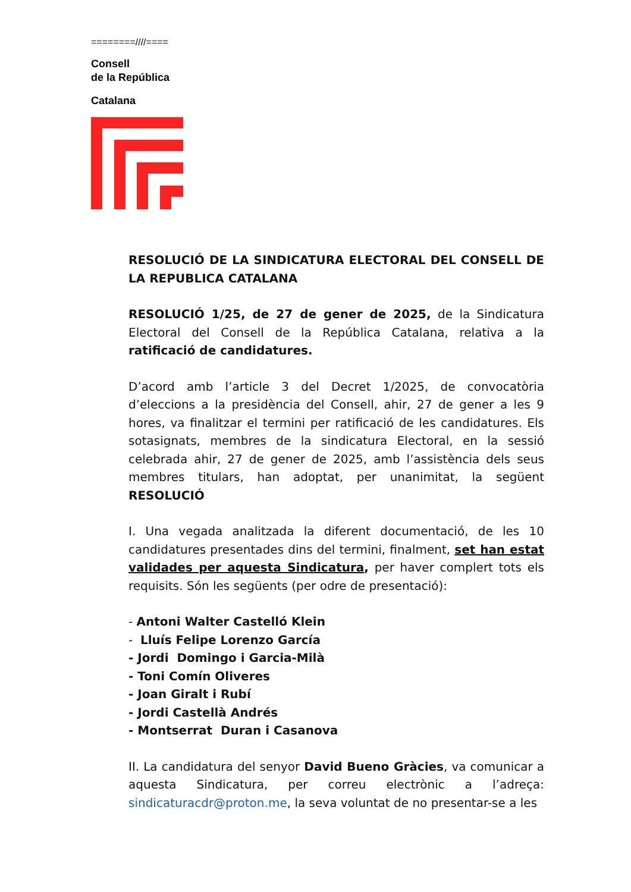========////====
Consell
de la República
Catalana
RESOLUCIÓ DE LA SINDICATURA ELECTORAL DEL CONSELL DE LA REPUBLICA CATALANA
RESOLUCIÓ 1/25, de 27 de gener de 2025, de la Sindicatura Electoral del Consell de la República Catalana, relativa a la ratificació de candidatures.
D’acord amb l’article 3 del Decret 1/2025, de convocatòria d’eleccions a la presidència del Consell, ahir, 27 de gener a les 9 hores, va finalitzar el termini per ratificació de les candidatures. Els sotasignats, membres de la sindicatura Electoral, en la sessió celebrada ahir, 27 de gener de 2025, amb l’assistència dels seus membres titulars, han adoptat, per unanimitat, la següent RESOLUCIÓ
I. Una vegada analitzada la diferent documentació, de les 10 candidatures presentades dins del termini, finalment, set han estat validades per aquesta Sindicatura, per haver complert tots els requisits. Són les següents (per odre de presentació):
- Antoni Walter Castelló Klein
- Lluís Felipe Lorenzo García
- Jordi Domingo i Garcia-Milà
- Toni Comín Oliveres
- Joan Giralt i Rubí
- Jordi Castellà Andrés
- Montserrat Duran i Casanova
II. La candidatura del senyor David Bueno Gràcies, va comunicar a aquesta Sindicatura, per correu electrònic a l’adreça: sindicaturacdr@proton.me, la seva voluntat de no presentar-se a les